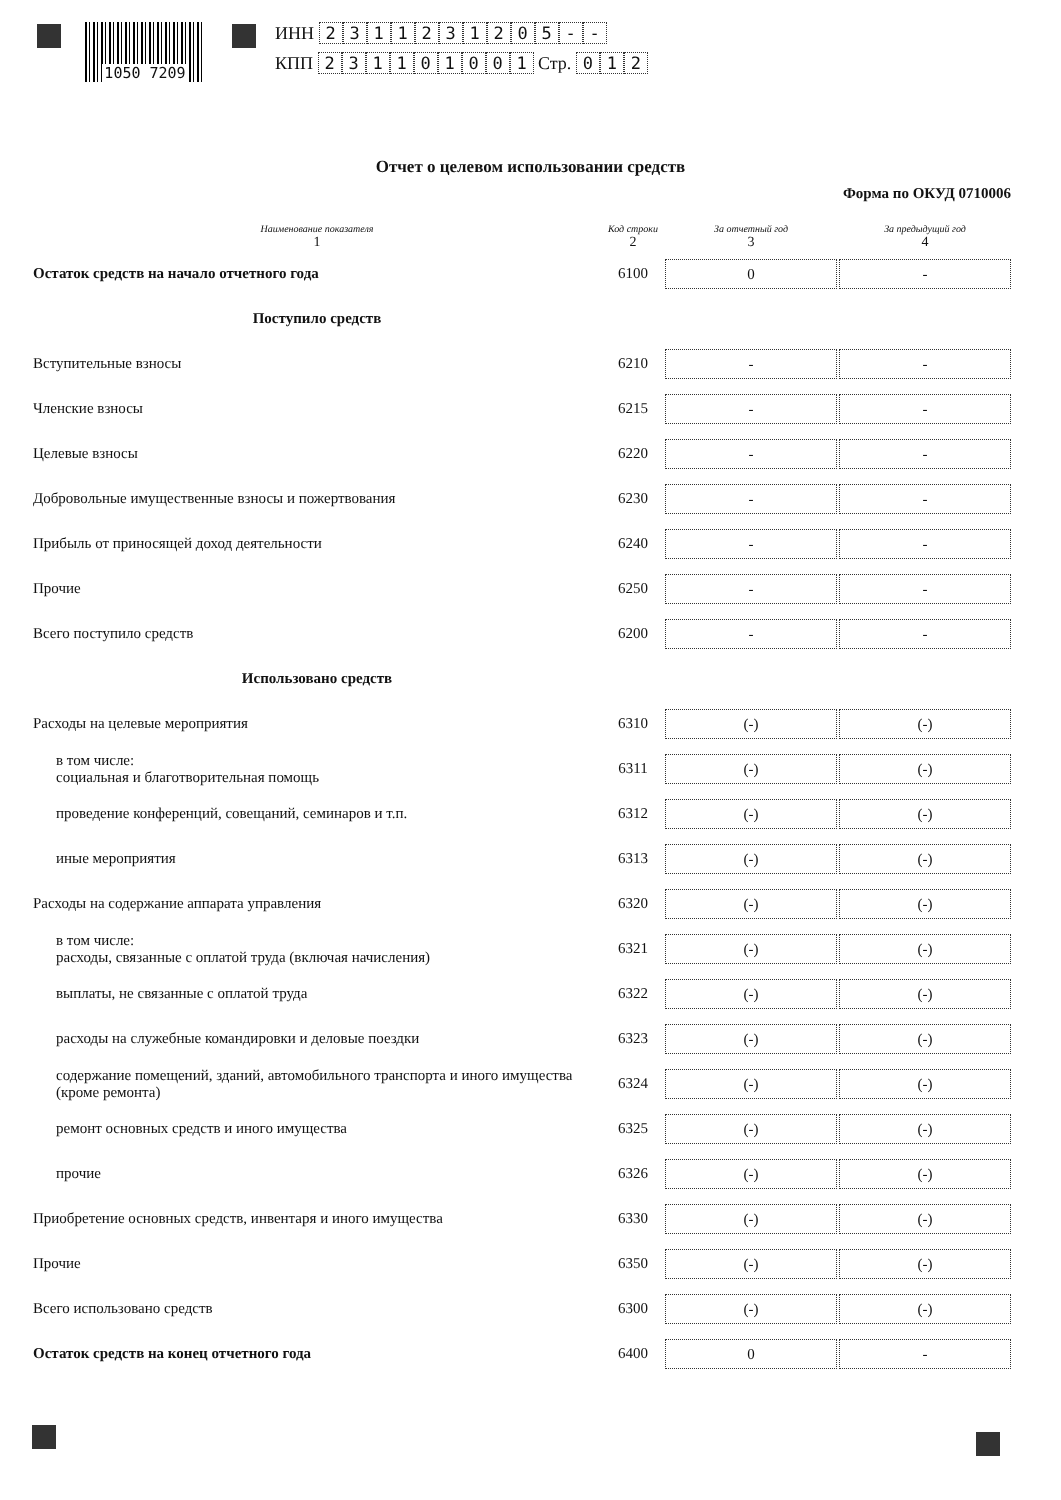1050 7209
ИНН 2311231205 - -
КПП 231101001 Стр. 0 1 2
Отчет о целевом использовании средств
Форма по ОКУД 0710006
| Наименование показателя 1 | Код строки 2 | За отчетный год 3 | За предыдущий год 4 |
| --- | --- | --- | --- |
| Остаток средств на начало отчетного года | 6100 | 0 | - |
| Поступило средств | | | |
| Вступительные взносы | 6210 | - | - |
| Членские взносы | 6215 | - | - |
| Целевые взносы | 6220 | - | - |
| Добровольные имущественные взносы и пожертвования | 6230 | - | - |
| Прибыль от приносящей доход деятельности | 6240 | - | - |
| Прочие | 6250 | - | - |
| Всего поступило средств | 6200 | - | - |
| Использовано средств | | | |
| Расходы на целевые мероприятия | 6310 | (-) | (-) |
| в том числе: социальная и благотворительная помощь | 6311 | (-) | (-) |
| проведение конференций, совещаний, семинаров и т.п. | 6312 | (-) | (-) |
| иные мероприятия | 6313 | (-) | (-) |
| Расходы на содержание аппарата управления | 6320 | (-) | (-) |
| в том числе: расходы, связанные с оплатой труда (включая начисления) | 6321 | (-) | (-) |
| выплаты, не связанные с оплатой труда | 6322 | (-) | (-) |
| расходы на служебные командировки и деловые поездки | 6323 | (-) | (-) |
| содержание помещений, зданий, автомобильного транспорта и иного имущества (кроме ремонта) | 6324 | (-) | (-) |
| ремонт основных средств и иного имущества | 6325 | (-) | (-) |
| прочие | 6326 | (-) | (-) |
| Приобретение основных средств, инвентаря и иного имущества | 6330 | (-) | (-) |
| Прочие | 6350 | (-) | (-) |
| Всего использовано средств | 6300 | (-) | (-) |
| Остаток средств на конец отчетного года | 6400 | 0 | - |